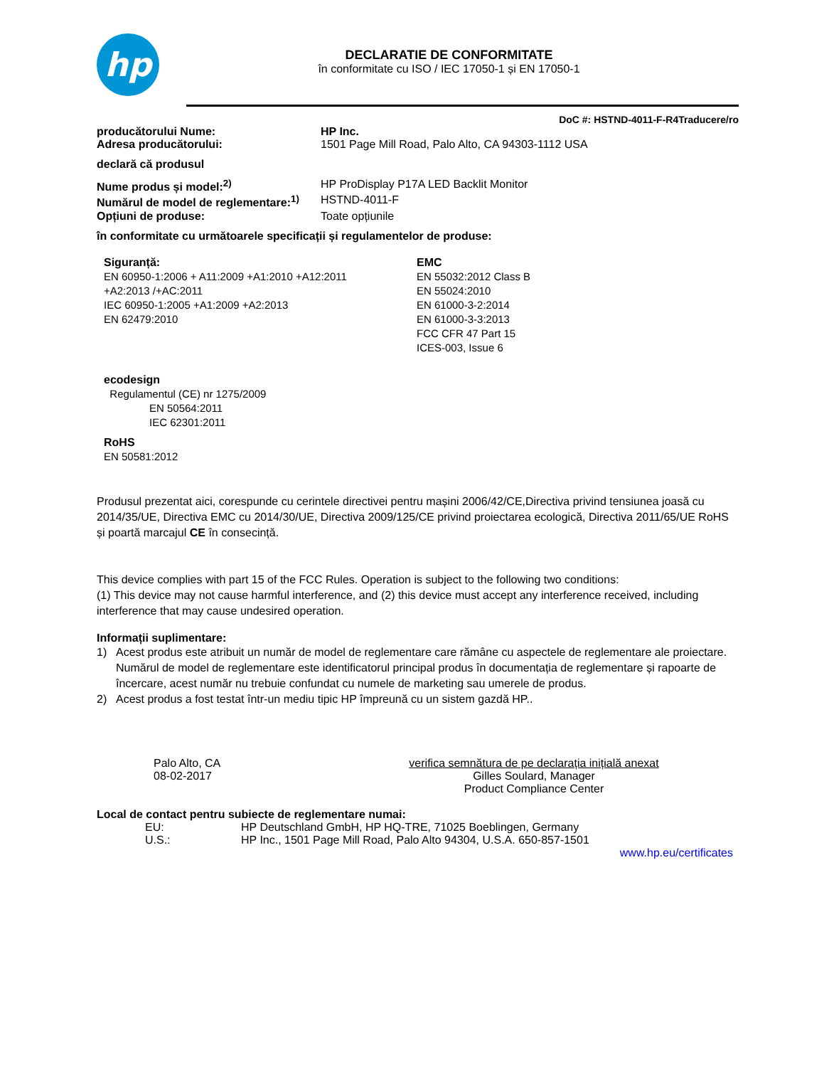hp
DECLARATIE DE CONFORMITATE
în conformitate cu ISO / IEC 17050-1 și EN 17050-1
DoC #: HSTND-4011-F-R4Traducere/ro
producătorului Nume: HP Inc.
Adresa producătorului: 1501 Page Mill Road, Palo Alto, CA 94303-1112 USA
declară că produsul
Nume produs și model:<sup>2)</sup> HP ProDisplay P17A LED Backlit Monitor
Numărul de model de reglementare:<sup>1)</sup>
HSTND-4011-F
Opțiuni de produse: Toate opțiunile
în conformitate cu următoarele specificații și regulamentelor de produse:
Siguranță:
EN 60950-1:2006 + A11:2009 +A1:2010 +A12:2011
+A2:2013 /+AC:2011
IEC 60950-1:2005 +A1:2009 +A2:2013
EN 62479:2010
EMC
EN 55032:2012 Class B
EN 55024:2010
EN 61000-3-2:2014
EN 61000-3-3:2013
FCC CFR 47 Part 15
ICES-003, Issue 6
ecodesign
Regulamentul (CE) nr 1275/2009
EN 50564:2011
IEC 62301:2011
RoHS
EN 50581:2012
Produsul prezentat aici, corespunde cu cerintele directivei pentru mașini 2006/42/CE,Directiva privind tensiunea joasă cu 2014/35/UE, Directiva EMC cu 2014/30/UE, Directiva 2009/125/CE privind proiectarea ecologică, Directiva 2011/65/UE RoHS și poartă marcajul CE în consecință.
This device complies with part 15 of the FCC Rules. Operation is subject to the following two conditions:
(1) This device may not cause harmful interference, and (2) this device must accept any interference received, including interference that may cause undesired operation.
Informații suplimentare:
1) Acest produs este atribuit un număr de model de reglementare care rămâne cu aspectele de reglementare ale proiectare. Numărul de model de reglementare este identificatorul principal produs în documentația de reglementare și rapoarte de încercare, acest număr nu trebuie confundat cu numele de marketing sau umerele de produs.
2) Acest produs a fost testat într-un mediu tipic HP împreună cu un sistem gazdă HP..
Palo Alto, CA
08-02-2017
verifica semnătura de pe declarația inițială anexat
Gilles Soulard, Manager
Product Compliance Center
Local de contact pentru subiecte de reglementare numai:
EU: HP Deutschland GmbH, HP HQ-TRE, 71025 Boeblingen, Germany
U.S.: HP Inc., 1501 Page Mill Road, Palo Alto 94304, U.S.A. 650-857-1501
www.hp.eu/certificates